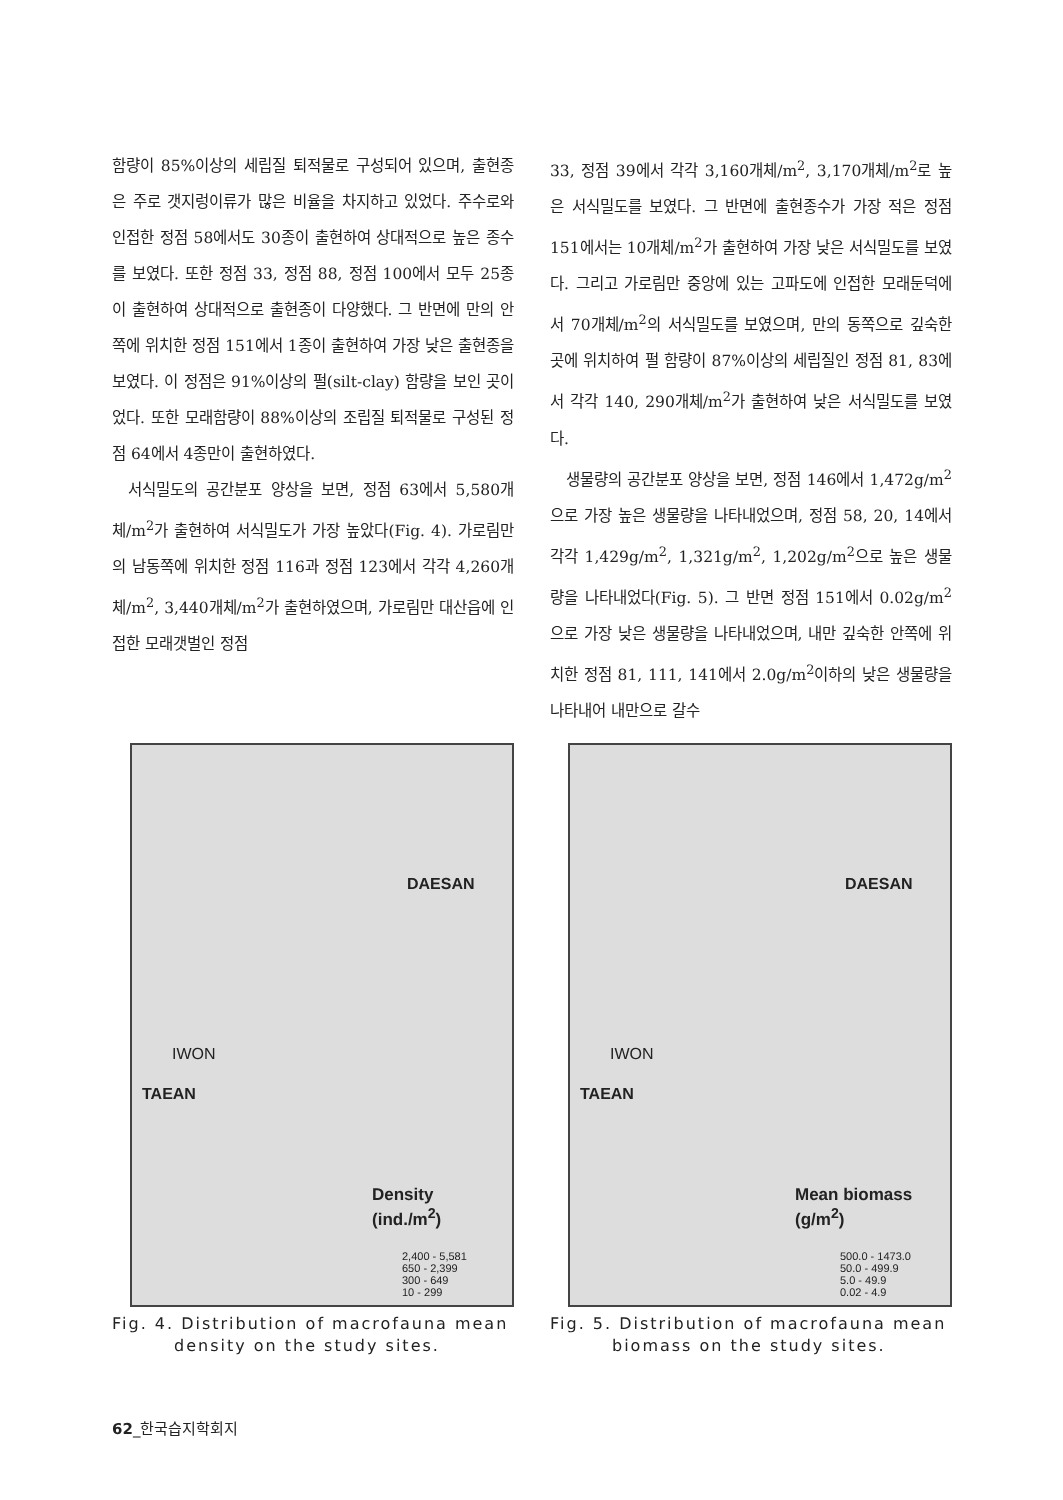함량이 85%이상의 세립질 퇴적물로 구성되어 있으며, 출현종은 주로 갯지렁이류가 많은 비율을 차지하고 있었다. 주수로와 인접한 정점 58에서도 30종이 출현하여 상대적으로 높은 종수를 보였다. 또한 정점 33, 정점 88, 정점 100에서 모두 25종이 출현하여 상대적으로 출현종이 다양했다. 그 반면에 만의 안쪽에 위치한 정점 151에서 1종이 출현하여 가장 낮은 출현종을 보였다. 이 정점은 91%이상의 펄(silt-clay) 함량을 보인 곳이었다. 또한 모래함량이 88%이상의 조립질 퇴적물로 구성된 정점 64에서 4종만이 출현하였다.
서식밀도의 공간분포 양상을 보면, 정점 63에서 5,580개체/m<sup>2</sup>가 출현하여 서식밀도가 가장 높았다(Fig. 4). 가로림만의 남동쪽에 위치한 정점 116과 정점 123에서 각각 4,260개체/m<sup>2</sup>, 3,440개체/m<sup>2</sup>가 출현하였으며, 가로림만 대산읍에 인접한 모래갯벌인 정점
33, 정점 39에서 각각 3,160개체/m<sup>2</sup>, 3,170개체/m<sup>2</sup>로 높은 서식밀도를 보였다. 그 반면에 출현종수가 가장 적은 정점 151에서는 10개체/m<sup>2</sup>가 출현하여 가장 낮은 서식밀도를 보였다. 그리고 가로림만 중앙에 있는 고파도에 인접한 모래둔덕에서 70개체/m<sup>2</sup>의 서식밀도를 보였으며, 만의 동쪽으로 깊숙한 곳에 위치하여 펄 함량이 87%이상의 세립질인 정점 81, 83에서 각각 140, 290개체/m<sup>2</sup>가 출현하여 낮은 서식밀도를 보였다.
생물량의 공간분포 양상을 보면, 정점 146에서 1,472g/m<sup>2</sup>으로 가장 높은 생물량을 나타내었으며, 정점 58, 20, 14에서 각각 1,429g/m<sup>2</sup>, 1,321g/m<sup>2</sup>, 1,202g/m<sup>2</sup>으로 높은 생물량을 나타내었다(Fig. 5). 그 반면 정점 151에서 0.02g/m<sup>2</sup>으로 가장 낮은 생물량을 나타내었으며, 내만 깊숙한 안쪽에 위치한 정점 81, 111, 141에서 2.0g/m<sup>2</sup>이하의 낮은 생물량을 나타내어 내만으로 갈수
DAESAN
IWON
TAEAN
Density
(ind./m<sup>2</sup>)
2,400 - 5,581
650 - 2,399
300 - 649
10 - 299
Fig. 4. Distribution of macrofauna mean density on the study sites.
DAESAN
IWON
TAEAN
Mean biomass
(g/m<sup>2</sup>)
500.0 - 1473.0
50.0 - 499.9
5.0 - 49.9
0.02 - 4.9
Fig. 5. Distribution of macrofauna mean biomass on the study sites.
62_한국습지학회지